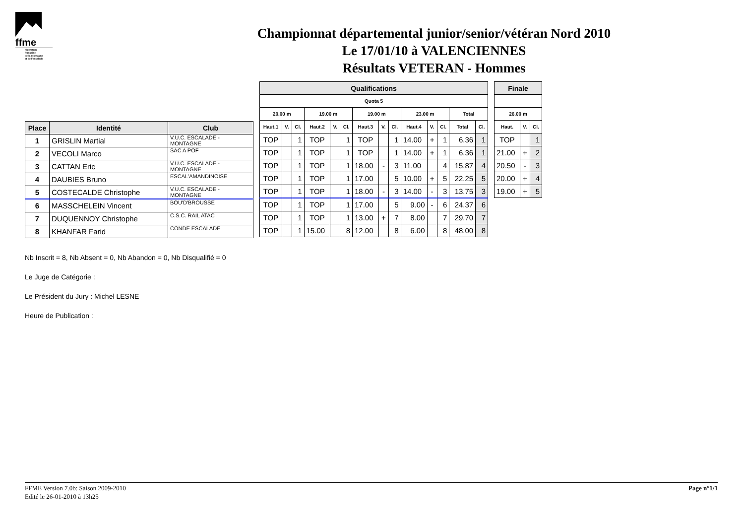ffme
fédération
française
de la montagne
et de l'escalade
Championnat départemental junior/senior/vétéran Nord 2010
Le 17/01/10 à VALENCIENNES
Résultats VETERAN - Hommes
| Place | Identité | Club |
| --- | --- | --- |
| 1 | GRISLIN Martial | V.U.C. ESCALADE - MONTAGNE |
| 2 | VECOLI Marco | SAC A POF |
| 3 | CATTAN Eric | V.U.C. ESCALADE - MONTAGNE |
| 4 | DAUBIES Bruno | ESCAL'AMANDINOISE |
| 5 | COSTECALDE Christophe | V.U.C. ESCALADE - MONTAGNE |
| 6 | MASSCHELEIN Vincent | BOU'D'BROUSSE |
| 7 | DUQUENNOY Christophe | C.S.C. RAIL ATAC |
| 8 | KHANFAR Farid | CONDE ESCALADE |
| Qualifications | | | | | | | | | | | | | |
| --- | --- | --- | --- | --- | --- | --- | --- | --- | --- | --- | --- | --- | --- |
| Quota 5 | | | | | | | | | | | | | |
| 20.00 m | | | 19.00 m | | | 19.00 m | | | 23.00 m | | | Total | |
| Haut.1 | V. | Cl. | Haut.2 | V. | Cl. | Haut.3 | V. | Cl. | Haut.4 | V. | Cl. | Total | Cl. |
| TOP | | 1 | TOP | | 1 | TOP | | 1 | 14.00 | + | 1 | 6.36 | 1 |
| TOP | | 1 | TOP | | 1 | TOP | | 1 | 14.00 | + | 1 | 6.36 | 1 |
| TOP | | 1 | TOP | | 1 | 18.00 | - | 3 | 11.00 | | 4 | 15.87 | 4 |
| TOP | | 1 | TOP | | 1 | 17.00 | | 5 | 10.00 | + | 5 | 22.25 | 5 |
| TOP | | 1 | TOP | | 1 | 18.00 | - | 3 | 14.00 | - | 3 | 13.75 | 3 |
| TOP | | 1 | TOP | | 1 | 17.00 | | 5 | 9.00 | - | 6 | 24.37 | 6 |
| TOP | | 1 | TOP | | 1 | 13.00 | + | 7 | 8.00 | | 7 | 29.70 | 7 |
| TOP | | 1 | 15.00 | | 8 | 12.00 | | 8 | 6.00 | | 8 | 48.00 | 8 |
| Finale | | |
| --- | --- | --- |
| 26.00 m | | |
| Haut. | V. | Cl. |
| TOP | | 1 |
| 21.00 | + | 2 |
| 20.50 | - | 3 |
| 20.00 | + | 4 |
| 19.00 | + | 5 |
Nb Inscrit = 8, Nb Absent = 0, Nb Abandon = 0, Nb Disqualifié = 0
Le Juge de Catégorie :
Le Président du Jury : Michel LESNE
Heure de Publication :
FFME Version 7.0b: Saison 2009-2010
Edité le 26-01-2010 à 13h25
Page n°1/1